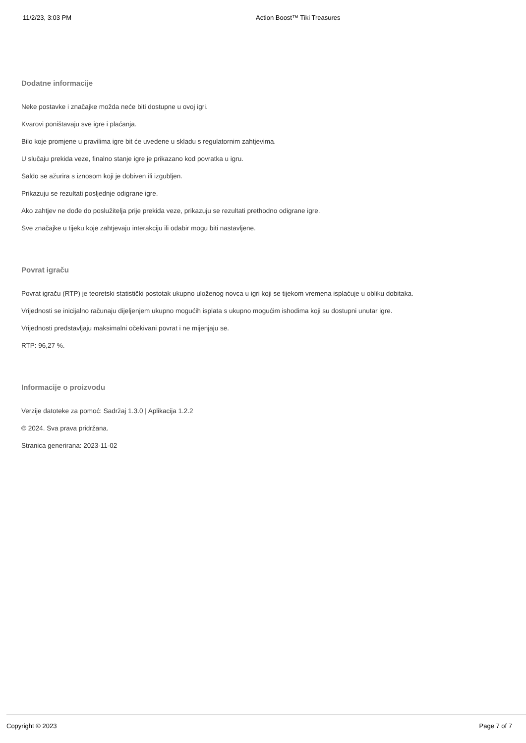11/2/23, 3:03 PM Action Boost™ Tiki Treasures
Dodatne informacije
Neke postavke i značajke možda neće biti dostupne u ovoj igri.
Kvarovi poništavaju sve igre i plaćanja.
Bilo koje promjene u pravilima igre bit će uvedene u skladu s regulatornim zahtjevima.
U slučaju prekida veze, finalno stanje igre je prikazano kod povratka u igru.
Saldo se ažurira s iznosom koji je dobiven ili izgubljen.
Prikazuju se rezultati posljednje odigrane igre.
Ako zahtjev ne dođe do poslužitelja prije prekida veze, prikazuju se rezultati prethodno odigrane igre.
Sve značajke u tijeku koje zahtjevaju interakciju ili odabir mogu biti nastavljene.
Povrat igraču
Povrat igraču (RTP) je teoretski statistički postotak ukupno uloženog novca u igri koji se tijekom vremena isplaćuje u obliku dobitaka.
Vrijednosti se inicijalno računaju dijeljenjem ukupno mogućih isplata s ukupno mogućim ishodima koji su dostupni unutar igre.
Vrijednosti predstavljaju maksimalni očekivani povrat i ne mijenjaju se.
RTP: 96,27 %.
Informacije o proizvodu
Verzije datoteke za pomoć: Sadržaj 1.3.0 | Aplikacija 1.2.2
© 2024. Sva prava pridržana.
Stranica generirana: 2023-11-02
Copyright © 2023 Page 7 of 7